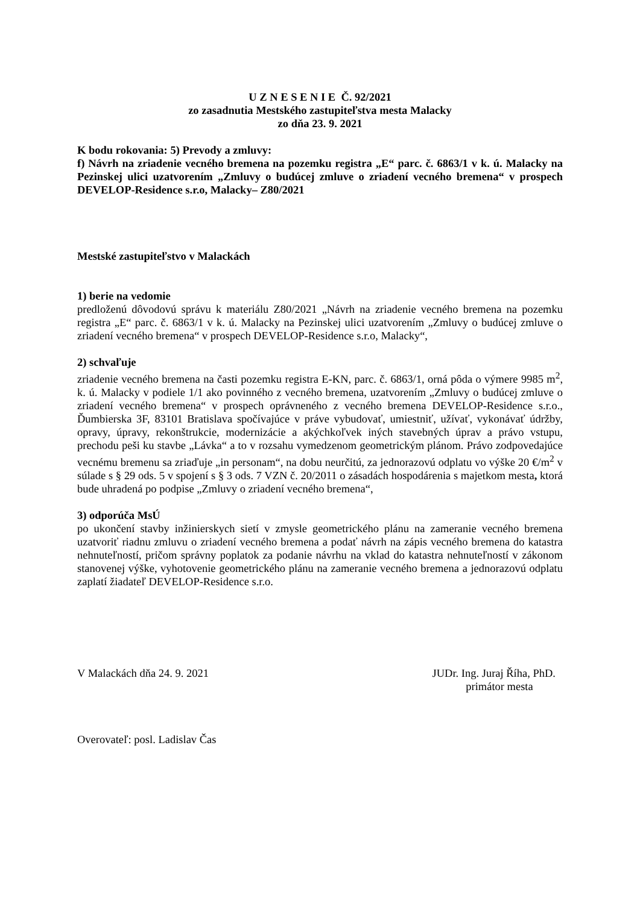U Z N E S E N I E Č. 92/2021
zo zasadnutia Mestského zastupiteľstva mesta Malacky
zo dňa 23. 9. 2021
K bodu rokovania: 5) Prevody a zmluvy:
f) Návrh na zriadenie vecného bremena na pozemku registra „E“ parc. č. 6863/1 v k. ú. Malacky na Pezinskej ulici uzatvorením „Zmluvy o budúcej zmluve o zriadení vecného bremena“ v prospech DEVELOP-Residence s.r.o, Malacky– Z80/2021
Mestské zastupiteľstvo v Malackách
1) berie na vedomie
predloženú dôvodovú správu k materiálu Z80/2021 „Návrh na zriadenie vecného bremena na pozemku registra „E“ parc. č. 6863/1 v k. ú. Malacky na Pezinskej ulici uzatvorením „Zmluvy o budúcej zmluve o zriadení vecného bremena“ v prospech DEVELOP-Residence s.r.o, Malacky“,
2) schvaľuje
zriadenie vecného bremena na časti pozemku registra E-KN, parc. č. 6863/1, orná pôda o výmere 9985 m<sup>2</sup>, k. ú. Malacky v podiele 1/1 ako povinného z vecného bremena, uzatvorením „Zmluvy o budúcej zmluve o zriadení vecného bremena“ v prospech oprávneného z vecného bremena DEVELOP-Residence s.r.o., Ďumbierska 3F, 83101 Bratislava spočívajúce v práve vybudovať, umiestniť, užívať, vykonávať údržby, opravy, úpravy, rekonštrukcie, modernizácie a akýchkoľvek iných stavebných úprav a právo vstupu, prechodu peši ku stavbe „Lávka“ a to v rozsahu vymedzenom geometrickým plánom. Právo zodpovedajúce vecnému bremenu sa zriaďuje „in personam“, na dobu neurčitú, za jednorazovú odplatu vo výške 20 €/m<sup>2</sup> v súlade s § 29 ods. 5 v spojení s § 3 ods. 7 VZN č. 20/2011 o zásadách hospodárenia s majetkom mesta, ktorá bude uhradená po podpise „Zmluvy o zriadení vecného bremena“,
3) odporúča MsÚ
po ukončení stavby inžinierskych sietí v zmysle geometrického plánu na zameranie vecného bremena uzatvoriť riadnu zmluvu o zriadení vecného bremena a podať návrh na zápis vecného bremena do katastra nehnuteľností, pričom správny poplatok za podanie návrhu na vklad do katastra nehnuteľností v zákonom stanovenej výške, vyhotovenie geometrického plánu na zameranie vecného bremena a jednorazovú odplatu zaplatí žiadateľ DEVELOP-Residence s.r.o.
V Malackách dňa 24. 9. 2021 JUDr. Ing. Juraj Říha, PhD.
primátor mesta
Overovateľ: posl. Ladislav Čas